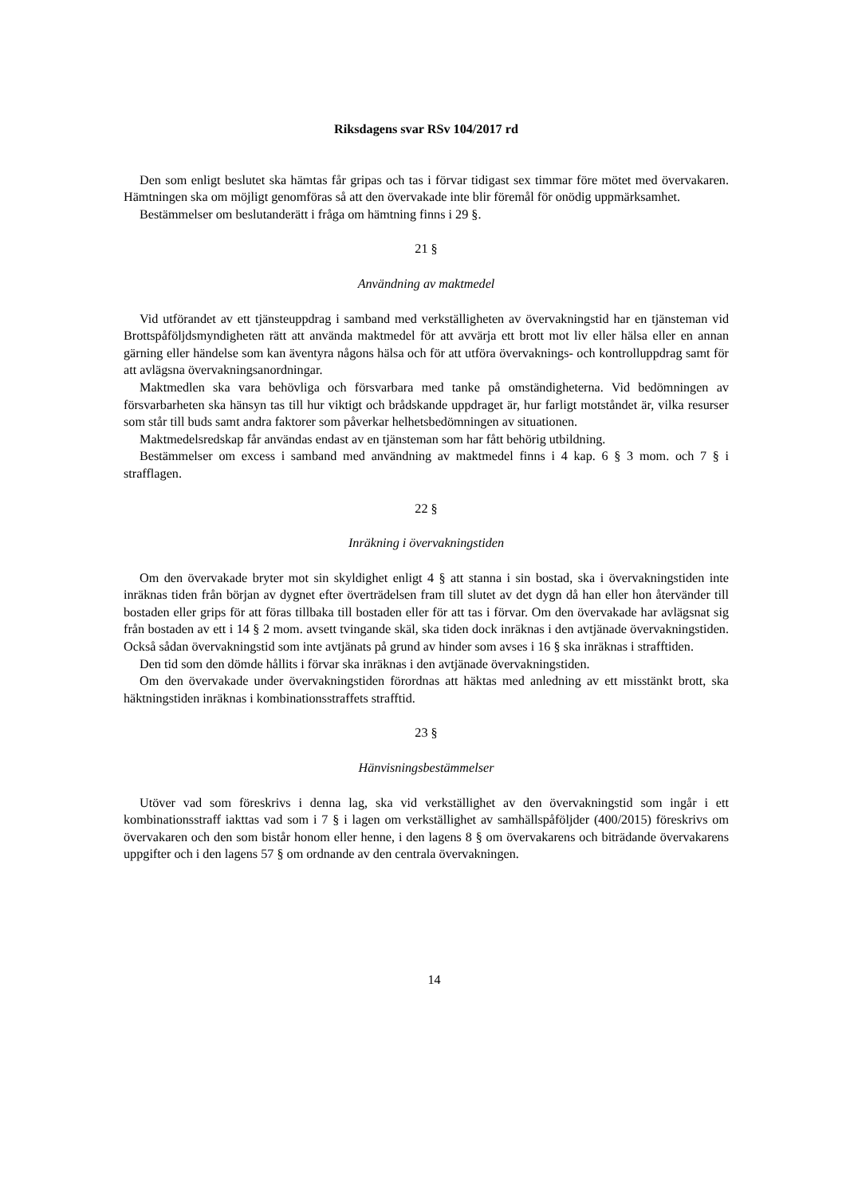Riksdagens svar RSv 104/2017 rd
Den som enligt beslutet ska hämtas får gripas och tas i förvar tidigast sex timmar före mötet med övervakaren. Hämtningen ska om möjligt genomföras så att den övervakade inte blir föremål för onödig uppmärksamhet.
Bestämmelser om beslutanderätt i fråga om hämtning finns i 29 §.
21 §
Användning av maktmedel
Vid utförandet av ett tjänsteuppdrag i samband med verkställigheten av övervakningstid har en tjänsteman vid Brottspåföljdsmyndigheten rätt att använda maktmedel för att avvärja ett brott mot liv eller hälsa eller en annan gärning eller händelse som kan äventyra någons hälsa och för att utföra övervaknings- och kontrolluppdrag samt för att avlägsna övervakningsanordningar.
Maktmedlen ska vara behövliga och försvarbara med tanke på omständigheterna. Vid bedömningen av försvarbarheten ska hänsyn tas till hur viktigt och brådskande uppdraget är, hur farligt motståndet är, vilka resurser som står till buds samt andra faktorer som påverkar helhetsbedömningen av situationen.
Maktmedelsredskap får användas endast av en tjänsteman som har fått behörig utbildning.
Bestämmelser om excess i samband med användning av maktmedel finns i 4 kap. 6 § 3 mom. och 7 § i strafflagen.
22 §
Inräkning i övervakningstiden
Om den övervakade bryter mot sin skyldighet enligt 4 § att stanna i sin bostad, ska i övervakningstiden inte inräknas tiden från början av dygnet efter överträdelsen fram till slutet av det dygn då han eller hon återvänder till bostaden eller grips för att föras tillbaka till bostaden eller för att tas i förvar. Om den övervakade har avlägsnat sig från bostaden av ett i 14 § 2 mom. avsett tvingande skäl, ska tiden dock inräknas i den avtjänade övervakningstiden. Också sådan övervakningstid som inte avtjänats på grund av hinder som avses i 16 § ska inräknas i strafftiden.
Den tid som den dömde hållits i förvar ska inräknas i den avtjänade övervakningstiden.
Om den övervakade under övervakningstiden förordnas att häktas med anledning av ett misstänkt brott, ska häktningstiden inräknas i kombinationsstraffets strafftid.
23 §
Hänvisningsbestämmelser
Utöver vad som föreskrivs i denna lag, ska vid verkställighet av den övervakningstid som ingår i ett kombinationsstraff iakttas vad som i 7 § i lagen om verkställighet av samhällspåföljder (400/2015) föreskrivs om övervakaren och den som bistår honom eller henne, i den lagens 8 § om övervakarens och biträdande övervakarens uppgifter och i den lagens 57 § om ordnande av den centrala övervakningen.
14